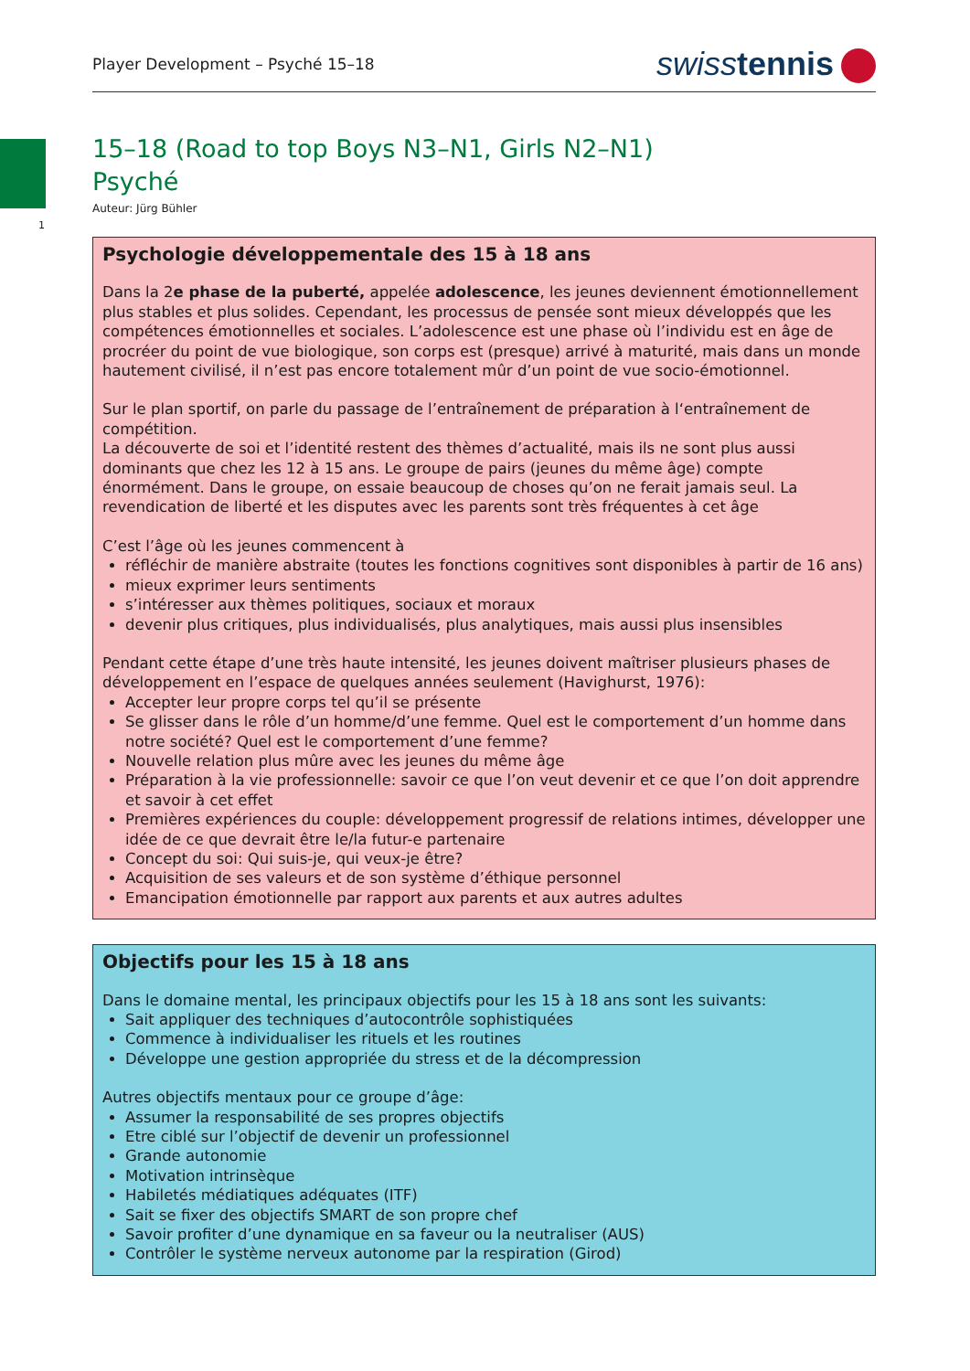Player Development – Psyché 15–18
swiss tennis
1
15–18 (Road to top Boys N3–N1, Girls N2–N1)
Psyché
Auteur: Jürg Bühler
Psychologie développementale des 15 à 18 ans
Dans la 2e phase de la puberté, appelée adolescence, les jeunes deviennent émotionnellement plus stables et plus solides. Cependant, les processus de pensée sont mieux développés que les compétences émotionnelles et sociales. L’adolescence est une phase où l’individu est en âge de procréer du point de vue biologique, son corps est (presque) arrivé à maturité, mais dans un monde hautement civilisé, il n’est pas encore totalement mûr d’un point de vue socio-émotionnel.
Sur le plan sportif, on parle du passage de l’entraînement de préparation à l‘entraînement de compétition.
La découverte de soi et l’identité restent des thèmes d’actualité, mais ils ne sont plus aussi dominants que chez les 12 à 15 ans. Le groupe de pairs (jeunes du même âge) compte énormément. Dans le groupe, on essaie beaucoup de choses qu’on ne ferait jamais seul. La revendication de liberté et les disputes avec les parents sont très fréquentes à cet âge
C’est l’âge où les jeunes commencent à
réfléchir de manière abstraite (toutes les fonctions cognitives sont disponibles à partir de 16 ans)
mieux exprimer leurs sentiments
s’intéresser aux thèmes politiques, sociaux et moraux
devenir plus critiques, plus individualisés, plus analytiques, mais aussi plus insensibles
Pendant cette étape d’une très haute intensité, les jeunes doivent maîtriser plusieurs phases de développement en l’espace de quelques années seulement (Havighurst, 1976):
Accepter leur propre corps tel qu’il se présente
Se glisser dans le rôle d’un homme/d’une femme. Quel est le comportement d’un homme dans notre société? Quel est le comportement d’une femme?
Nouvelle relation plus mûre avec les jeunes du même âge
Préparation à la vie professionnelle: savoir ce que l’on veut devenir et ce que l’on doit apprendre et savoir à cet effet
Premières expériences du couple: développement progressif de relations intimes, développer une idée de ce que devrait être le/la futur-e partenaire
Concept du soi: Qui suis-je, qui veux-je être?
Acquisition de ses valeurs et de son système d’éthique personnel
Emancipation émotionnelle par rapport aux parents et aux autres adultes
Objectifs pour les 15 à 18 ans
Dans le domaine mental, les principaux objectifs pour les 15 à 18 ans sont les suivants:
Sait appliquer des techniques d’autocontrôle sophistiquées
Commence à individualiser les rituels et les routines
Développe une gestion appropriée du stress et de la décompression
Autres objectifs mentaux pour ce groupe d’âge:
Assumer la responsabilité de ses propres objectifs
Etre ciblé sur l’objectif de devenir un professionnel
Grande autonomie
Motivation intrinsèque
Habiletés médiatiques adéquates (ITF)
Sait se fixer des objectifs SMART de son propre chef
Savoir profiter d’une dynamique en sa faveur ou la neutraliser (AUS)
Contrôler le système nerveux autonome par la respiration (Girod)